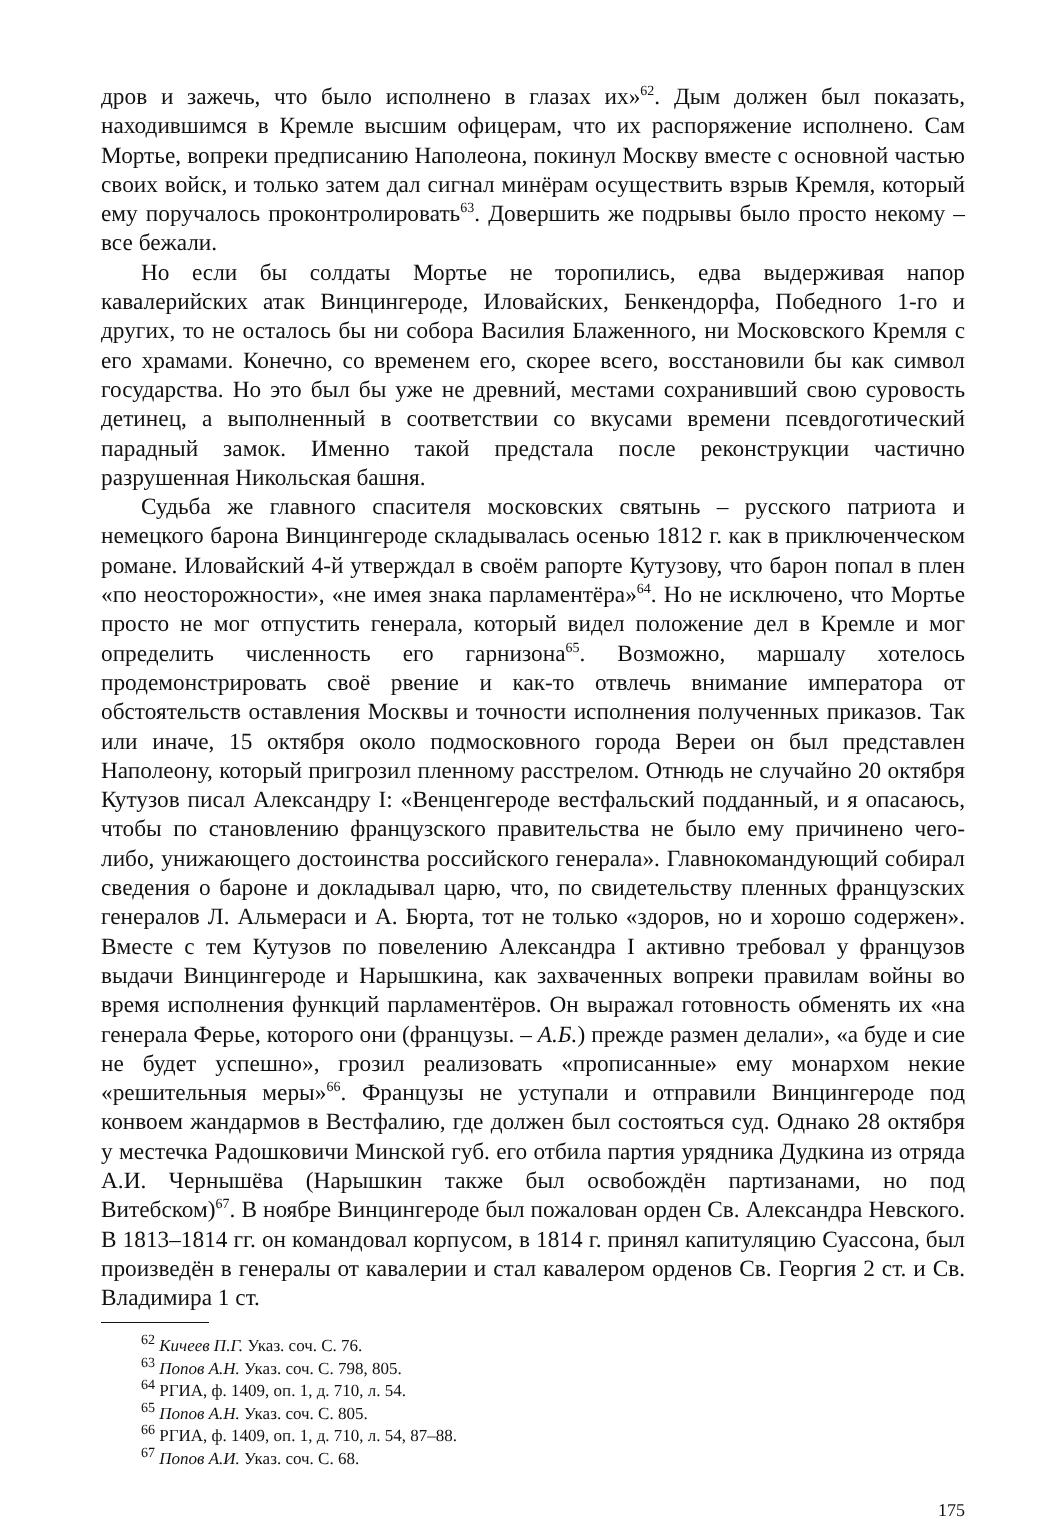дров и зажечь, что было исполнено в глазах их»<sup>62</sup>. Дым должен был показать, находившимся в Кремле высшим офицерам, что их распоряжение исполнено. Сам Мортье, вопреки предписанию Наполеона, покинул Москву вместе с основной частью своих войск, и только затем дал сигнал минёрам осуществить взрыв Кремля, который ему поручалось проконтролировать<sup>63</sup>. Довершить же подрывы было просто некому – все бежали.
Но если бы солдаты Мортье не торопились, едва выдерживая напор кавалерийских атак Винцингероде, Иловайских, Бенкендорфа, Победного 1-го и других, то не осталось бы ни собора Василия Блаженного, ни Московского Кремля с его храмами. Конечно, со временем его, скорее всего, восстановили бы как символ государства. Но это был бы уже не древний, местами сохранивший свою суровость детинец, а выполненный в соответствии со вкусами времени псевдоготический парадный замок. Именно такой предстала после реконструкции частично разрушенная Никольская башня.
Судьба же главного спасителя московских святынь – русского патриота и немецкого барона Винцингероде складывалась осенью 1812 г. как в приключенческом романе. Иловайский 4-й утверждал в своём рапорте Кутузову, что барон попал в плен «по неосторожности», «не имея знака парламентёра»<sup>64</sup>. Но не исключено, что Мортье просто не мог отпустить генерала, который видел положение дел в Кремле и мог определить численность его гарнизона<sup>65</sup>. Возможно, маршалу хотелось продемонстрировать своё рвение и как-то отвлечь внимание императора от обстоятельств оставления Москвы и точности исполнения полученных приказов. Так или иначе, 15 октября около подмосковного города Вереи он был представлен Наполеону, который пригрозил пленному расстрелом. Отнюдь не случайно 20 октября Кутузов писал Александру I: «Венценгероде вестфальский подданный, и я опасаюсь, чтобы по становлению французского правительства не было ему причинено чего-либо, унижающего достоинства российского генерала». Главнокомандующий собирал сведения о бароне и докладывал царю, что, по свидетельству пленных французских генералов Л. Альмераси и А. Бюрта, тот не только «здоров, но и хорошо содержен». Вместе с тем Кутузов по повелению Александра I активно требовал у французов выдачи Винцингероде и Нарышкина, как захваченных вопреки правилам войны во время исполнения функций парламентёров. Он выражал готовность обменять их «на генерала Ферье, которого они (французы. – А.Б.) прежде размен делали», «а буде и сие не будет успешно», грозил реализовать «прописанные» ему монархом некие «решительныя меры»<sup>66</sup>. Французы не уступали и отправили Винцингероде под конвоем жандармов в Вестфалию, где должен был состояться суд. Однако 28 октября у местечка Радошковичи Минской губ. его отбила партия урядника Дудкина из отряда А.И. Чернышёва (Нарышкин также был освобождён партизанами, но под Витебском)<sup>67</sup>. В ноябре Винцингероде был пожалован орден Св. Александра Невского. В 1813–1814 гг. он командовал корпусом, в 1814 г. принял капитуляцию Суассона, был произведён в генералы от кавалерии и стал кавалером орденов Св. Георгия 2 ст. и Св. Владимира 1 ст.
<sup>62</sup> Кичеев П.Г. Указ. соч. С. 76.
<sup>63</sup> Попов А.Н. Указ. соч. С. 798, 805.
<sup>64</sup> РГИА, ф. 1409, оп. 1, д. 710, л. 54.
<sup>65</sup> Попов А.Н. Указ. соч. С. 805.
<sup>66</sup> РГИА, ф. 1409, оп. 1, д. 710, л. 54, 87–88.
<sup>67</sup> Попов А.И. Указ. соч. С. 68.
175